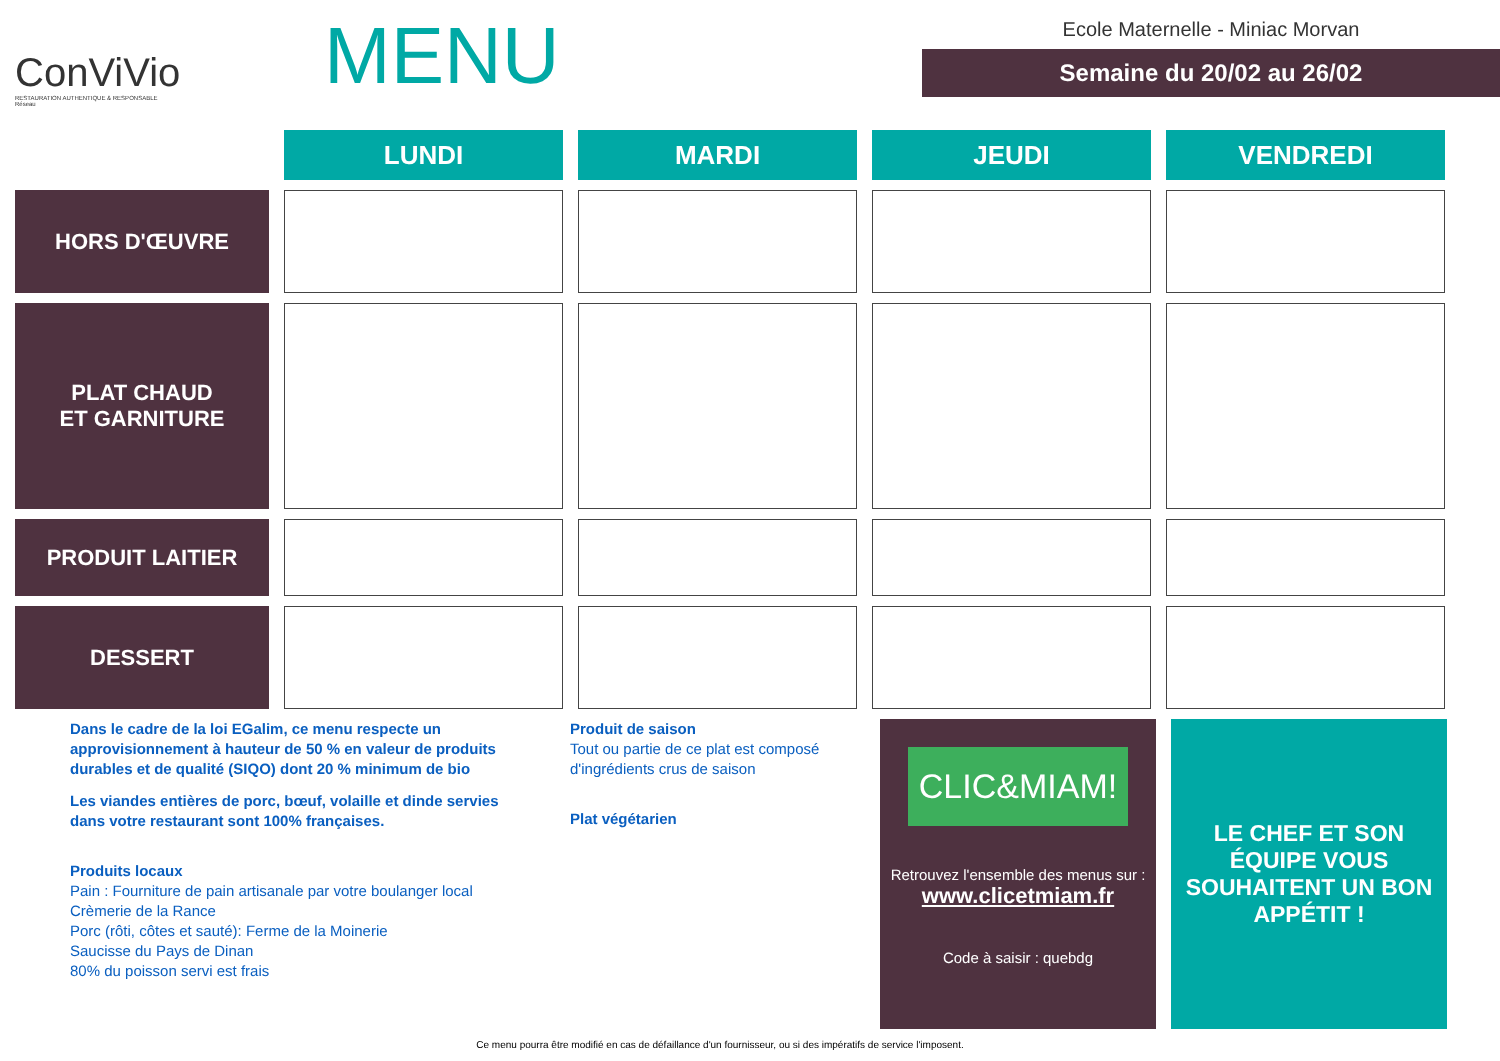ConViVio
RESTAURATION AUTHENTIQUE & RESPONSABLE
Réseau
MENU
Ecole Maternelle - Miniac Morvan
Semaine du 20/02 au 26/02
| | LUNDI | MARDI | JEUDI | VENDREDI |
| --- | --- | --- | --- | --- |
| HORS D'ŒUVRE | | | | |
| PLAT CHAUD ET GARNITURE | | | | |
| PRODUIT LAITIER | | | | |
| DESSERT | | | | |
Dans le cadre de la loi EGalim, ce menu respecte un approvisionnement à hauteur de 50 % en valeur de produits durables et de qualité (SIQO) dont 20 % minimum de bio
Les viandes entières de porc, bœuf, volaille et dinde servies dans votre restaurant sont 100% françaises.
Produits locaux
Pain : Fourniture de pain artisanale par votre boulanger local
Crèmerie de la Rance
Porc (rôti, côtes et sauté): Ferme de la Moinerie
Saucisse du Pays de Dinan
80% du poisson servi est frais
Produit de saison
Tout ou partie de ce plat est composé d'ingrédients crus de saison
Plat végétarien
CLIC&MIAM!
Retrouvez l'ensemble des menus sur :
www.clicetmiam.fr
Code à saisir : quebdg
LE CHEF ET SON ÉQUIPE VOUS SOUHAITENT UN BON APPÉTIT !
Ce menu pourra être modifié en cas de défaillance d'un fournisseur, ou si des impératifs de service l'imposent.